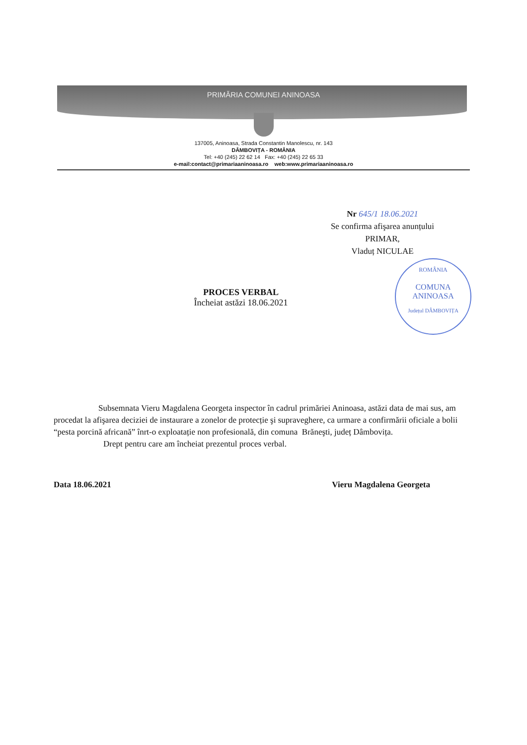PRIMĂRIA COMUNEI ANINOASA
137005, Aninoasa, Strada Constantin Manolescu, nr. 143
DÂMBOVIȚA - ROMÂNIA
Tel: +40 (245) 22 62 14 Fax: +40 (245) 22 65 33
e-mail:contact@primariaaninoasa.ro web:www.primariaaninoasa.ro
Nr 645/1 18.06.2021
Se confirma afişarea anunțului
PRIMAR,
Vladuț NICULAE
ROMÂNIA
COMUNA
ANINOASA
Județul DÂMBOVIȚA
PROCES VERBAL
Încheiat astăzi 18.06.2021
Subsemnata Vieru Magdalena Georgeta inspector în cadrul primăriei Aninoasa, astăzi data de mai sus, am procedat la afişarea deciziei de instaurare a zonelor de protecție şi supraveghere, ca urmare a confirmării oficiale a bolii “pesta porcină africană” înrt-o exploatație non profesională, din comuna Brăneşti, județ Dâmbovița.
Drept pentru care am încheiat prezentul proces verbal.
Data 18.06.2021 Vieru Magdalena Georgeta